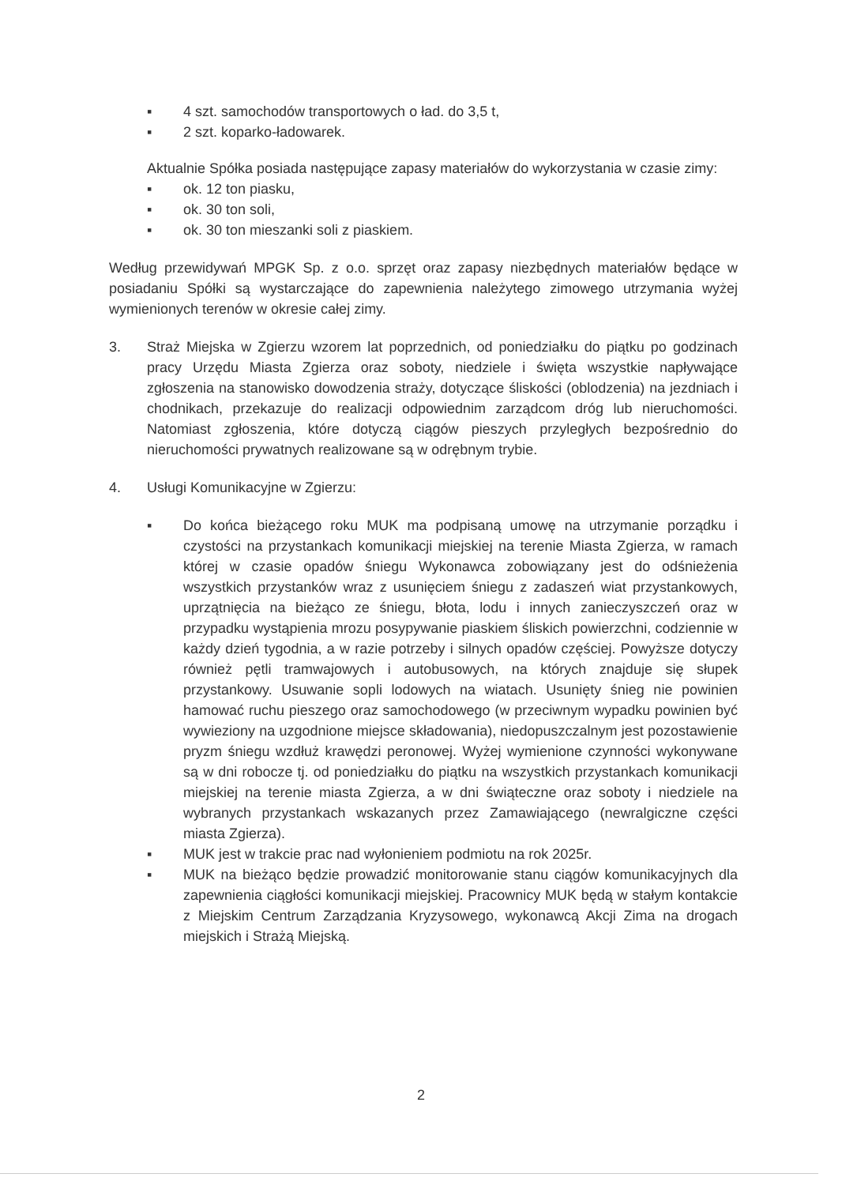▪ 4 szt. samochodów transportowych o ład. do 3,5 t,
▪ 2 szt. koparko-ładowarek.
Aktualnie Spółka posiada następujące zapasy materiałów do wykorzystania w czasie zimy:
▪ ok. 12 ton piasku,
▪ ok. 30 ton soli,
▪ ok. 30 ton mieszanki soli z piaskiem.
Według przewidywań MPGK Sp. z o.o. sprzęt oraz zapasy niezbędnych materiałów będące w posiadaniu Spółki są wystarczające do zapewnienia należytego zimowego utrzymania wyżej wymienionych terenów w okresie całej zimy.
3. Straż Miejska w Zgierzu wzorem lat poprzednich, od poniedziałku do piątku po godzinach pracy Urzędu Miasta Zgierza oraz soboty, niedziele i święta wszystkie napływające zgłoszenia na stanowisko dowodzenia straży, dotyczące śliskości (oblodzenia) na jezdniach i chodnikach, przekazuje do realizacji odpowiednim zarządcom dróg lub nieruchomości. Natomiast zgłoszenia, które dotyczą ciągów pieszych przyległych bezpośrednio do nieruchomości prywatnych realizowane są w odrębnym trybie.
4. Usługi Komunikacyjne w Zgierzu:
▪ Do końca bieżącego roku MUK ma podpisaną umowę na utrzymanie porządku i czystości na przystankach komunikacji miejskiej na terenie Miasta Zgierza, w ramach której w czasie opadów śniegu Wykonawca zobowiązany jest do odśnieżenia wszystkich przystanków wraz z usunięciem śniegu z zadaszeń wiat przystankowych, uprzątnięcia na bieżąco ze śniegu, błota, lodu i innych zanieczyszczeń oraz w przypadku wystąpienia mrozu posypywanie piaskiem śliskich powierzchni, codziennie w każdy dzień tygodnia, a w razie potrzeby i silnych opadów częściej. Powyższe dotyczy również pętli tramwajowych i autobusowych, na których znajduje się słupek przystankowy. Usuwanie sopli lodowych na wiatach. Usunięty śnieg nie powinien hamować ruchu pieszego oraz samochodowego (w przeciwnym wypadku powinien być wywieziony na uzgodnione miejsce składowania), niedopuszczalnym jest pozostawienie pryzm śniegu wzdłuż krawędzi peronowej. Wyżej wymienione czynności wykonywane są w dni robocze tj. od poniedziałku do piątku na wszystkich przystankach komunikacji miejskiej na terenie miasta Zgierza, a w dni świąteczne oraz soboty i niedziele na wybranych przystankach wskazanych przez Zamawiającego (newralgiczne części miasta Zgierza).
▪ MUK jest w trakcie prac nad wyłonieniem podmiotu na rok 2025r.
▪ MUK na bieżąco będzie prowadzić monitorowanie stanu ciągów komunikacyjnych dla zapewnienia ciągłości komunikacji miejskiej. Pracownicy MUK będą w stałym kontakcie z Miejskim Centrum Zarządzania Kryzysowego, wykonawcą Akcji Zima na drogach miejskich i Strażą Miejską.
2